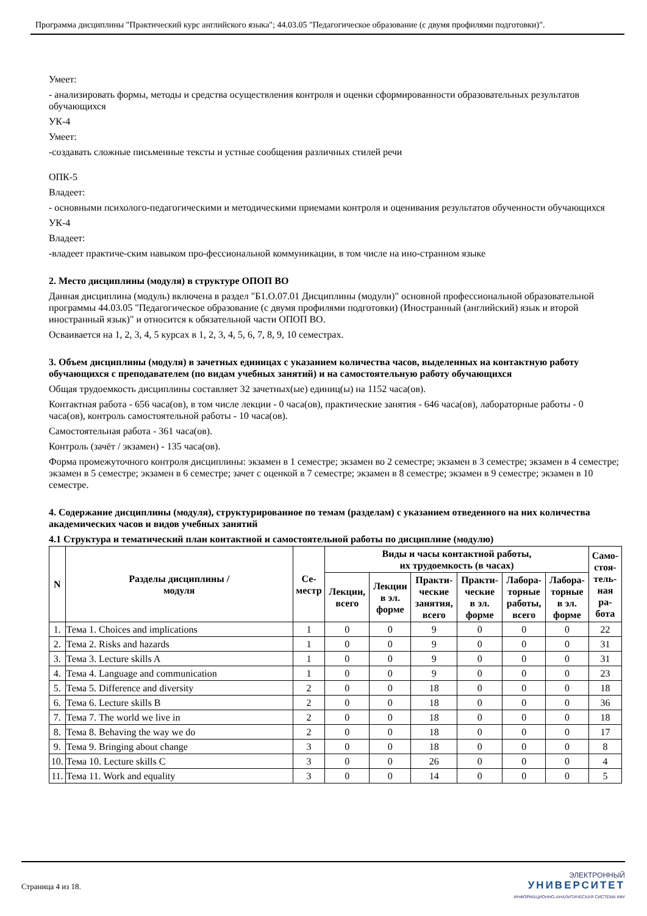Программа дисциплины "Практический курс английского языка"; 44.03.05 "Педагогическое образование (с двумя профилями подготовки)".
Умеет:
- анализировать формы, методы и средства осуществления контроля и оценки сформированности образовательных результатов обучающихся
УК-4
Умеет:
-создавать сложные письменные тексты и устные сообщения различных стилей речи
ОПК-5
Владеет:
- основными психолого-педагогическими и методическими приемами контроля и оценивания результатов обученности обучающихся
УК-4
Владеет:
-владеет практиче-ским навыком про-фессиональной коммуникации, в том числе на ино-странном языке
2. Место дисциплины (модуля) в структуре ОПОП ВО
Данная дисциплина (модуль) включена в раздел "Б1.О.07.01 Дисциплины (модули)" основной профессиональной образовательной программы 44.03.05 "Педагогическое образование (с двумя профилями подготовки) (Иностранный (английский) язык и второй иностранный язык)" и относится к обязательной части ОПОП ВО.
Осваивается на 1, 2, 3, 4, 5 курсах в 1, 2, 3, 4, 5, 6, 7, 8, 9, 10 семестрах.
3. Объем дисциплины (модуля) в зачетных единицах с указанием количества часов, выделенных на контактную работу обучающихся с преподавателем (по видам учебных занятий) и на самостоятельную работу обучающихся
Общая трудоемкость дисциплины составляет 32 зачетных(ые) единиц(ы) на 1152 часа(ов).
Контактная работа - 656 часа(ов), в том числе лекции - 0 часа(ов), практические занятия - 646 часа(ов), лабораторные работы - 0 часа(ов), контроль самостоятельной работы - 10 часа(ов).
Самостоятельная работа - 361 часа(ов).
Контроль (зачёт / экзамен) - 135 часа(ов).
Форма промежуточного контроля дисциплины: экзамен в 1 семестре; экзамен во 2 семестре; экзамен в 3 семестре; экзамен в 4 семестре; экзамен в 5 семестре; экзамен в 6 семестре; зачет с оценкой в 7 семестре; экзамен в 8 семестре; экзамен в 9 семестре; экзамен в 10 семестре.
4. Содержание дисциплины (модуля), структурированное по темам (разделам) с указанием отведенного на них количества академических часов и видов учебных занятий
4.1 Структура и тематический план контактной и самостоятельной работы по дисциплине (модулю)
| N | Разделы дисциплины / модуля | Се- местр | Виды и часы контактной работы, их трудоемкость (в часах) | | | | | | Само- стоя- тель- ная ра- бота |
| --- | --- | --- | --- | --- | --- | --- | --- | --- | --- |
| | | | Лекции, всего | Лекции в эл. форме | Практи- ческие занятия, всего | Практи- ческие в эл. форме | Лабора- торные работы, всего | Лабора- торные в эл. форме | |
| 1. | Тема 1. Choices and implications | 1 | 0 | 0 | 9 | 0 | 0 | 0 | 22 |
| 2. | Тема 2. Risks and hazards | 1 | 0 | 0 | 9 | 0 | 0 | 0 | 31 |
| 3. | Тема 3. Lecture skills A | 1 | 0 | 0 | 9 | 0 | 0 | 0 | 31 |
| 4. | Тема 4. Language and communication | 1 | 0 | 0 | 9 | 0 | 0 | 0 | 23 |
| 5. | Тема 5. Difference and diversity | 2 | 0 | 0 | 18 | 0 | 0 | 0 | 18 |
| 6. | Тема 6. Lecture skills B | 2 | 0 | 0 | 18 | 0 | 0 | 0 | 36 |
| 7. | Тема 7. The world we live in | 2 | 0 | 0 | 18 | 0 | 0 | 0 | 18 |
| 8. | Тема 8. Behaving the way we do | 2 | 0 | 0 | 18 | 0 | 0 | 0 | 17 |
| 9. | Тема 9. Bringing about change | 3 | 0 | 0 | 18 | 0 | 0 | 0 | 8 |
| 10. | Тема 10. Lecture skills C | 3 | 0 | 0 | 26 | 0 | 0 | 0 | 4 |
| 11. | Тема 11. Work and equality | 3 | 0 | 0 | 14 | 0 | 0 | 0 | 5 |
Страница 4 из 18.
ЭЛЕКТРОННЫЙ
УНИВЕРСИТЕТ
ИНФОРМАЦИОННО-АНАЛИТИЧЕСКАЯ СИСТЕМА КФУ